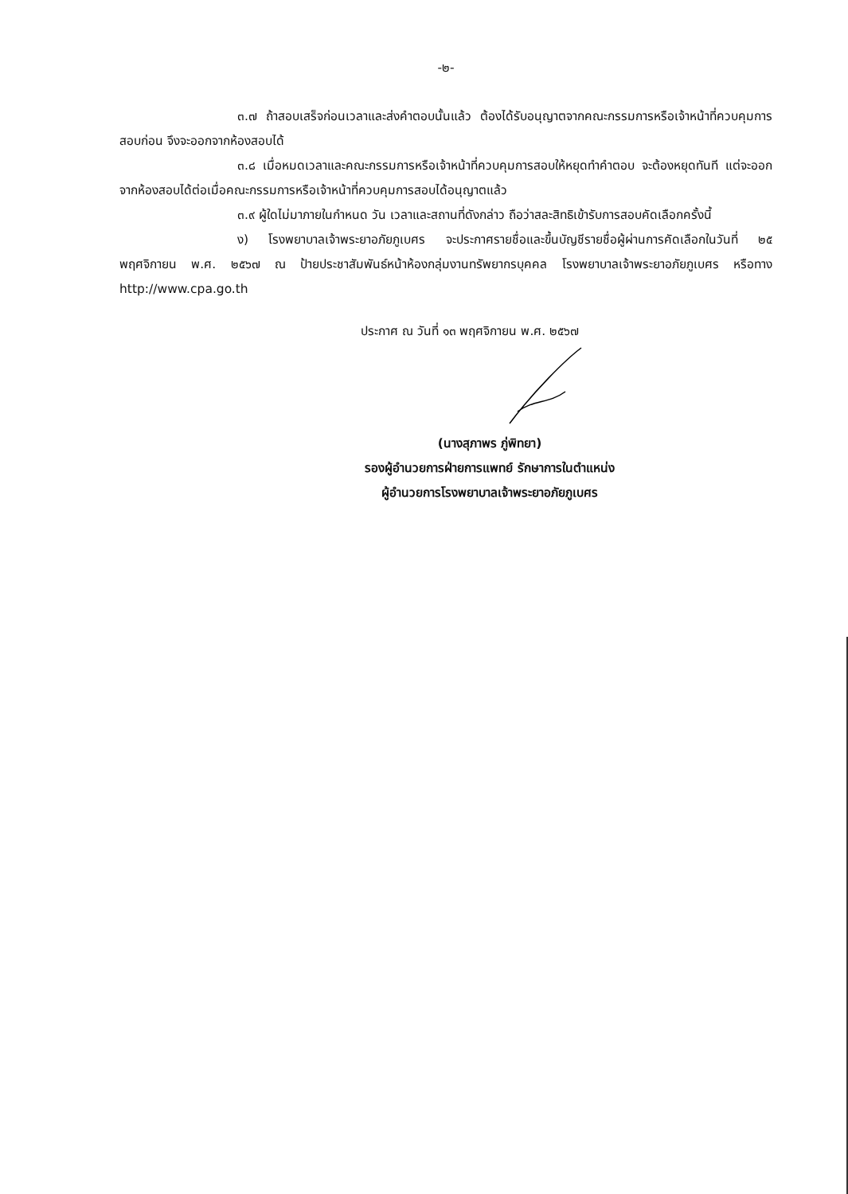-๒-
๓.๗ ถ้าสอบเสร็จก่อนเวลาและส่งคำตอบนั้นแล้ว ต้องได้รับอนุญาตจากคณะกรรมการหรือเจ้าหน้าที่ควบคุมการสอบก่อน จึงจะออกจากห้องสอบได้
๓.๘ เมื่อหมดเวลาและคณะกรรมการหรือเจ้าหน้าที่ควบคุมการสอบให้หยุดทำคำตอบ จะต้องหยุดทันที แต่จะออกจากห้องสอบได้ต่อเมื่อคณะกรรมการหรือเจ้าหน้าที่ควบคุมการสอบได้อนุญาตแล้ว
๓.๙ ผู้ใดไม่มาภายในกำหนด วัน เวลาและสถานที่ดังกล่าว ถือว่าสละสิทธิเข้ารับการสอบคัดเลือกครั้งนี้
ง) โรงพยาบาลเจ้าพระยาอภัยภูเบศร จะประกาศรายชื่อและขึ้นบัญชีรายชื่อผู้ผ่านการคัดเลือกในวันที่ ๒๕ พฤศจิกายน พ.ศ. ๒๕๖๗ ณ ป้ายประชาสัมพันธ์หน้าห้องกลุ่มงานทรัพยากรบุคคล โรงพยาบาลเจ้าพระยาอภัยภูเบศร หรือทาง http://www.cpa.go.th
ประกาศ ณ วันที่ ๑๓ พฤศจิกายน พ.ศ. ๒๕๖๗
(นางสุภาพร ภู่พิทยา)
รองผู้อำนวยการฝ่ายการแพทย์ รักษาการในตำแหน่ง
ผู้อำนวยการโรงพยาบาลเจ้าพระยาอภัยภูเบศร